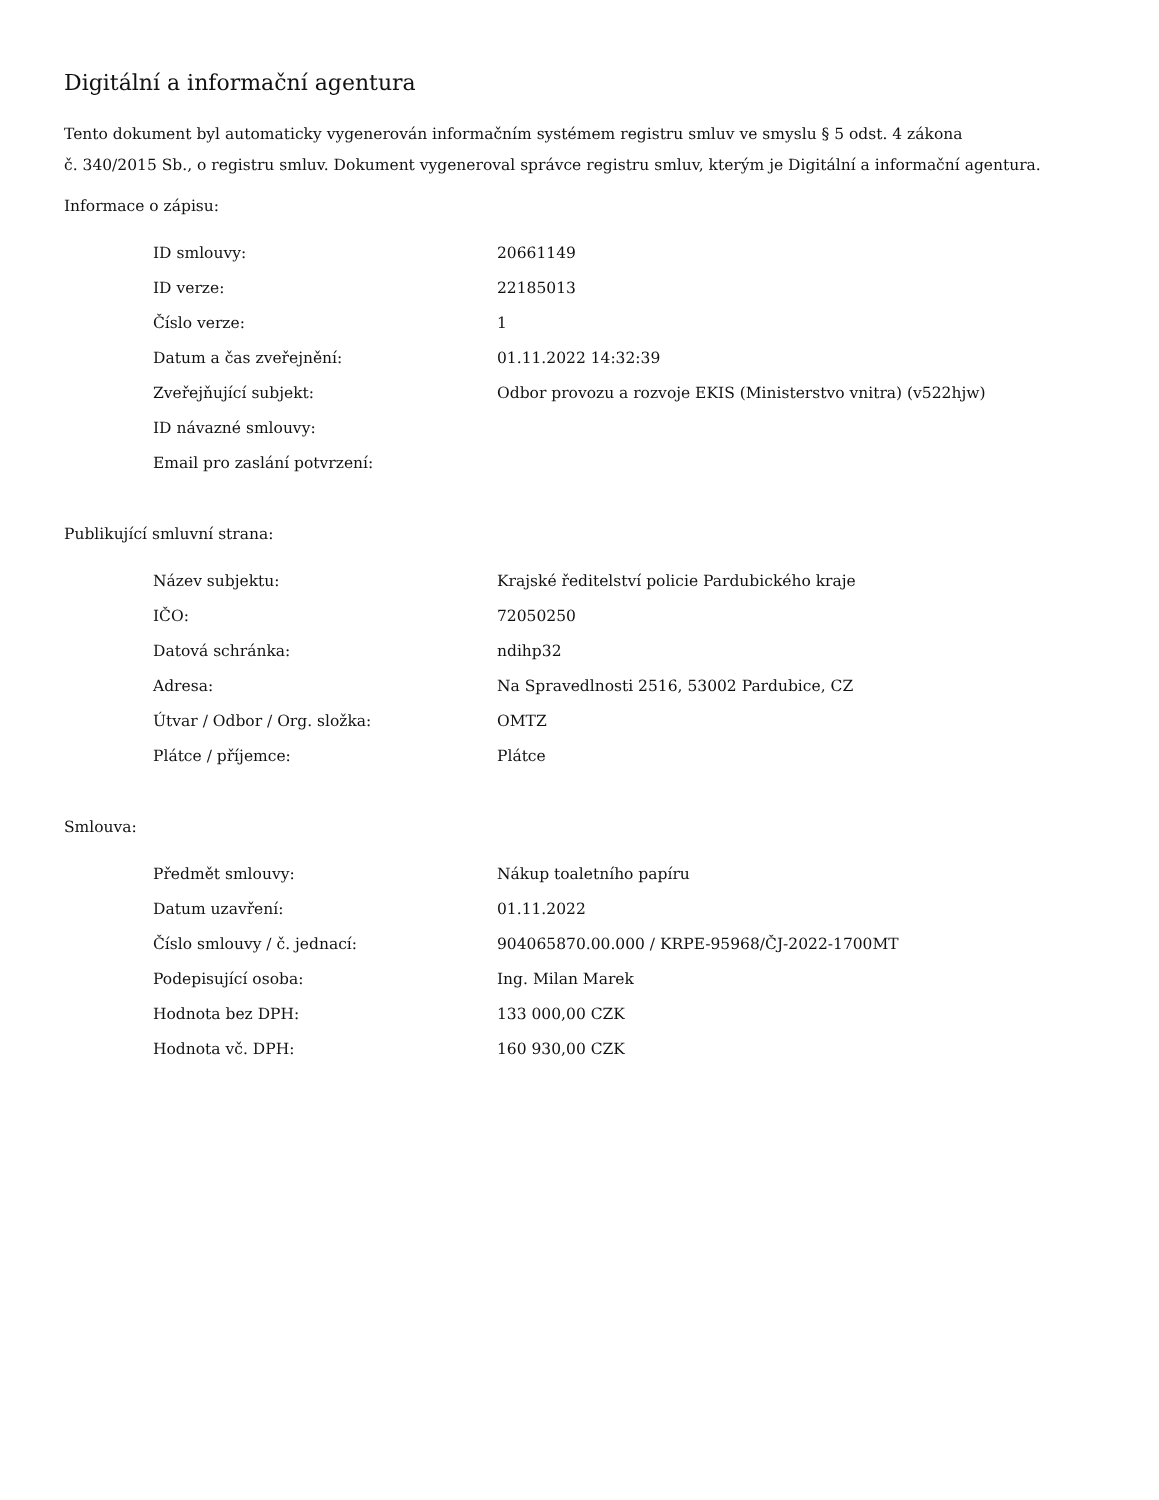Digitální a informační agentura
Tento dokument byl automaticky vygenerován informačním systémem registru smluv ve smyslu § 5 odst. 4 zákona
č. 340/2015 Sb., o registru smluv. Dokument vygeneroval správce registru smluv, kterým je Digitální a informační agentura.
Informace o zápisu:
| ID smlouvy: | 20661149 |
| ID verze: | 22185013 |
| Číslo verze: | 1 |
| Datum a čas zveřejnění: | 01.11.2022 14:32:39 |
| Zveřejňující subjekt: | Odbor provozu a rozvoje EKIS (Ministerstvo vnitra) (v522hjw) |
| ID návazné smlouvy: | |
| Email pro zaslání potvrzení: | |
Publikující smluvní strana:
| Název subjektu: | Krajské ředitelství policie Pardubického kraje |
| IČO: | 72050250 |
| Datová schránka: | ndihp32 |
| Adresa: | Na Spravedlnosti 2516, 53002 Pardubice, CZ |
| Útvar / Odbor / Org. složka: | OMTZ |
| Plátce / příjemce: | Plátce |
Smlouva:
| Předmět smlouvy: | Nákup toaletního papíru |
| Datum uzavření: | 01.11.2022 |
| Číslo smlouvy / č. jednací: | 904065870.00.000 / KRPE-95968/ČJ-2022-1700MT |
| Podepisující osoba: | Ing. Milan Marek |
| Hodnota bez DPH: | 133 000,00 CZK |
| Hodnota vč. DPH: | 160 930,00 CZK |